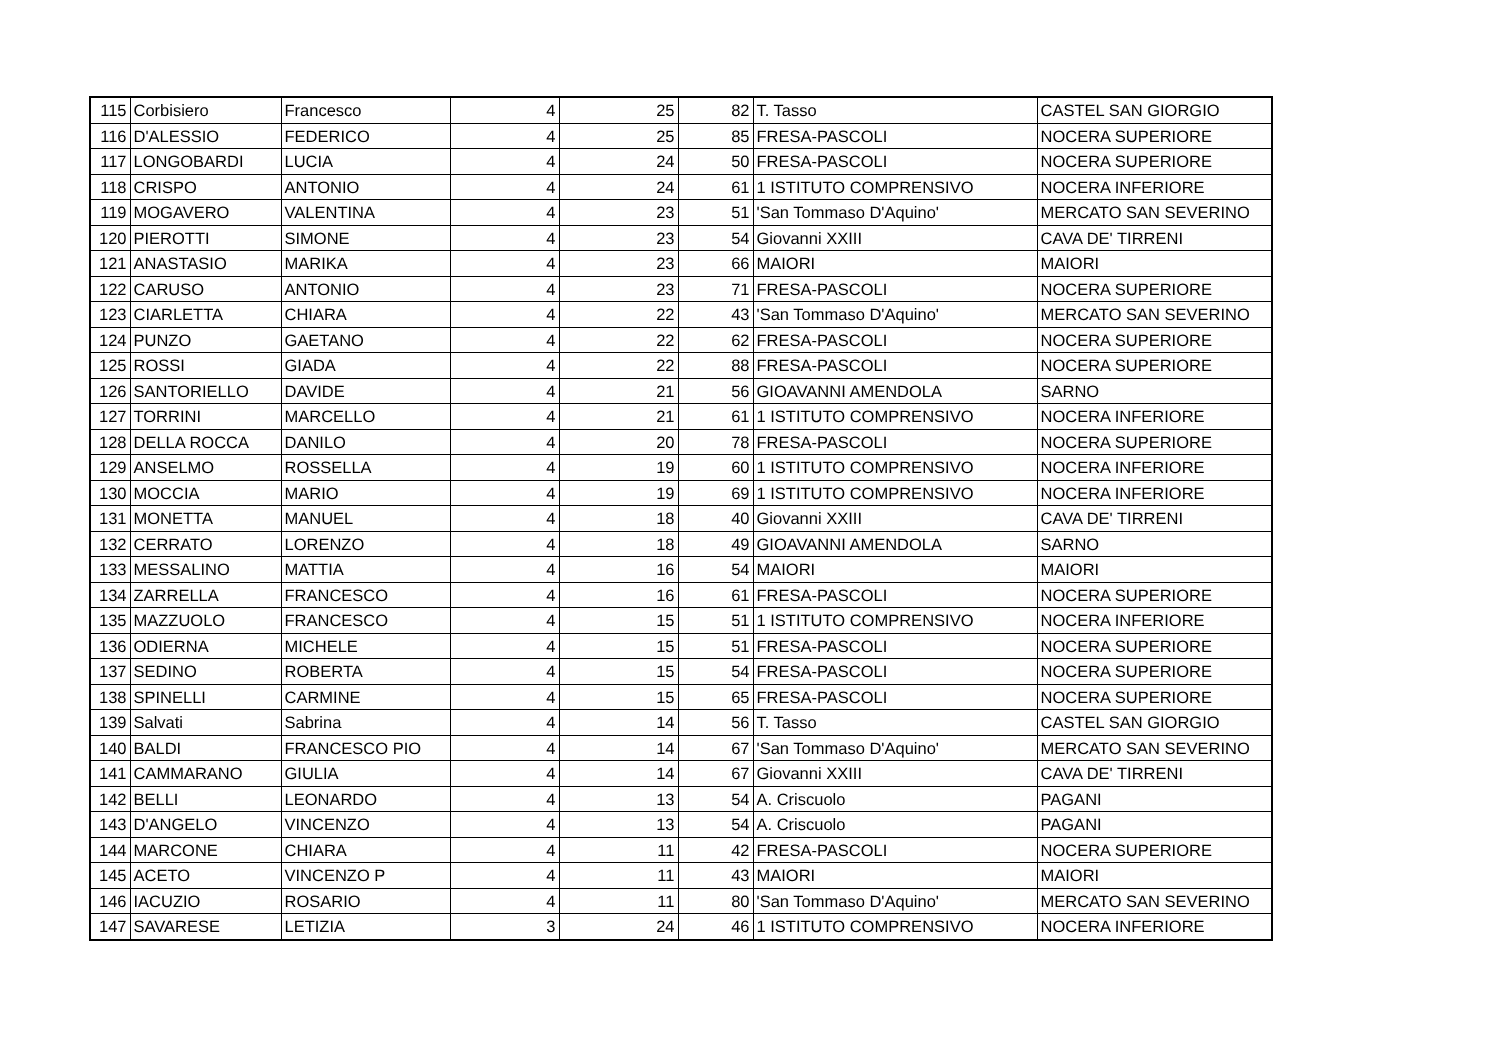| 115 | Corbisiero | Francesco | 4 | 25 | 82 | T. Tasso | CASTEL SAN GIORGIO |
| 116 | D'ALESSIO | FEDERICO | 4 | 25 | 85 | FRESA-PASCOLI | NOCERA SUPERIORE |
| 117 | LONGOBARDI | LUCIA | 4 | 24 | 50 | FRESA-PASCOLI | NOCERA SUPERIORE |
| 118 | CRISPO | ANTONIO | 4 | 24 | 61 | 1 ISTITUTO COMPRENSIVO | NOCERA INFERIORE |
| 119 | MOGAVERO | VALENTINA | 4 | 23 | 51 | 'San Tommaso D'Aquino' | MERCATO SAN SEVERINO |
| 120 | PIEROTTI | SIMONE | 4 | 23 | 54 | Giovanni XXIII | CAVA DE' TIRRENI |
| 121 | ANASTASIO | MARIKA | 4 | 23 | 66 | MAIORI | MAIORI |
| 122 | CARUSO | ANTONIO | 4 | 23 | 71 | FRESA-PASCOLI | NOCERA SUPERIORE |
| 123 | CIARLETTA | CHIARA | 4 | 22 | 43 | 'San Tommaso D'Aquino' | MERCATO SAN SEVERINO |
| 124 | PUNZO | GAETANO | 4 | 22 | 62 | FRESA-PASCOLI | NOCERA SUPERIORE |
| 125 | ROSSI | GIADA | 4 | 22 | 88 | FRESA-PASCOLI | NOCERA SUPERIORE |
| 126 | SANTORIELLO | DAVIDE | 4 | 21 | 56 | GIOAVANNI AMENDOLA | SARNO |
| 127 | TORRINI | MARCELLO | 4 | 21 | 61 | 1 ISTITUTO COMPRENSIVO | NOCERA INFERIORE |
| 128 | DELLA ROCCA | DANILO | 4 | 20 | 78 | FRESA-PASCOLI | NOCERA SUPERIORE |
| 129 | ANSELMO | ROSSELLA | 4 | 19 | 60 | 1 ISTITUTO COMPRENSIVO | NOCERA INFERIORE |
| 130 | MOCCIA | MARIO | 4 | 19 | 69 | 1 ISTITUTO COMPRENSIVO | NOCERA INFERIORE |
| 131 | MONETTA | MANUEL | 4 | 18 | 40 | Giovanni XXIII | CAVA DE' TIRRENI |
| 132 | CERRATO | LORENZO | 4 | 18 | 49 | GIOAVANNI AMENDOLA | SARNO |
| 133 | MESSALINO | MATTIA | 4 | 16 | 54 | MAIORI | MAIORI |
| 134 | ZARRELLA | FRANCESCO | 4 | 16 | 61 | FRESA-PASCOLI | NOCERA SUPERIORE |
| 135 | MAZZUOLO | FRANCESCO | 4 | 15 | 51 | 1 ISTITUTO COMPRENSIVO | NOCERA INFERIORE |
| 136 | ODIERNA | MICHELE | 4 | 15 | 51 | FRESA-PASCOLI | NOCERA SUPERIORE |
| 137 | SEDINO | ROBERTA | 4 | 15 | 54 | FRESA-PASCOLI | NOCERA SUPERIORE |
| 138 | SPINELLI | CARMINE | 4 | 15 | 65 | FRESA-PASCOLI | NOCERA SUPERIORE |
| 139 | Salvati | Sabrina | 4 | 14 | 56 | T. Tasso | CASTEL SAN GIORGIO |
| 140 | BALDI | FRANCESCO PIO | 4 | 14 | 67 | 'San Tommaso D'Aquino' | MERCATO SAN SEVERINO |
| 141 | CAMMARANO | GIULIA | 4 | 14 | 67 | Giovanni XXIII | CAVA DE' TIRRENI |
| 142 | BELLI | LEONARDO | 4 | 13 | 54 | A. Criscuolo | PAGANI |
| 143 | D'ANGELO | VINCENZO | 4 | 13 | 54 | A. Criscuolo | PAGANI |
| 144 | MARCONE | CHIARA | 4 | 11 | 42 | FRESA-PASCOLI | NOCERA SUPERIORE |
| 145 | ACETO | VINCENZO P | 4 | 11 | 43 | MAIORI | MAIORI |
| 146 | IACUZIO | ROSARIO | 4 | 11 | 80 | 'San Tommaso D'Aquino' | MERCATO SAN SEVERINO |
| 147 | SAVARESE | LETIZIA | 3 | 24 | 46 | 1 ISTITUTO COMPRENSIVO | NOCERA INFERIORE |